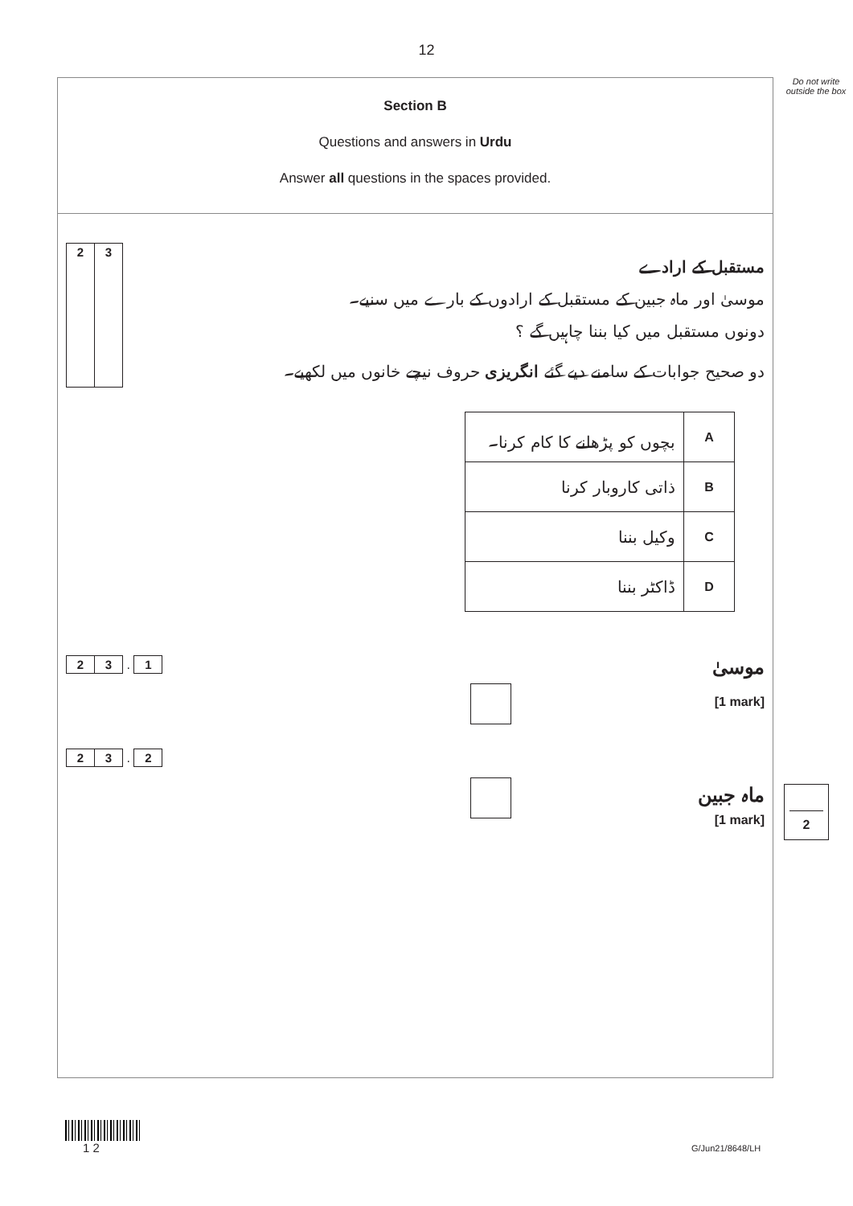12
Do not write outside the box
Section B
Questions and answers in Urdu
Answer all questions in the spaces provided.
2 3
مستقبل کے ارادے
موسیٰ اور ماہ جبین کے مستقبل کے ارادوں کے بارے میں سنیے۔
دونوں مستقبل میں کیا بننا چاہیں گے ؟
دو صحیح جوابات کے سامنے دیے گئے انگریزی حروف نیچے خانوں میں لکھیے۔
| بچوں کو پڑھانے کا کام کرنا۔ | A |
| ذاتی کاروبار کرنا | B |
| وکیل بننا | C |
| ڈاکٹر بننا | D |
2 3
.
1
موسیٰ
[1 mark]
2 3
.
2
ماہ جبین
[1 mark]
2
1 2 G/Jun21/8648/LH